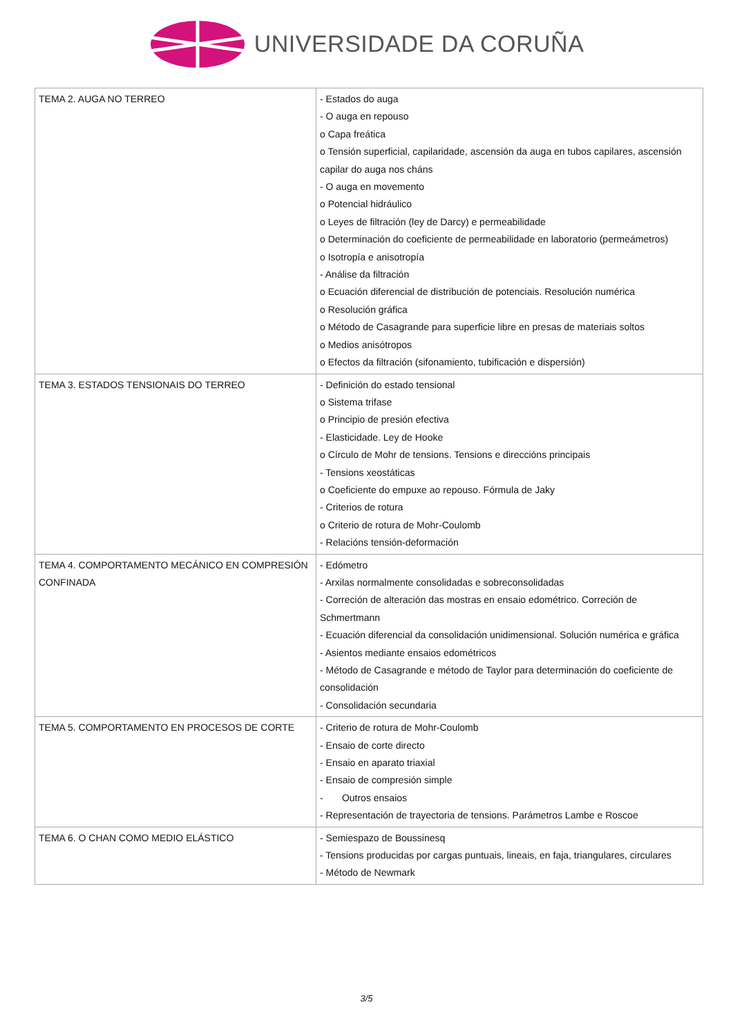UNIVERSIDADE DA CORUÑA
| TEMA 2. AUGA NO TERREO | - Estados do auga - O auga en repouso o Capa freática o Tensión superficial, capilaridade, ascensión da auga en tubos capilares, ascensión capilar do auga nos cháns - O auga en movemento o Potencial hidráulico o Leyes de filtración (ley de Darcy) e permeabilidade o Determinación do coeficiente de permeabilidade en laboratorio (permeámetros) o Isotropía e anisotropía - Análise da filtración o Ecuación diferencial de distribución de potenciais. Resolución numérica o Resolución gráfica o Método de Casagrande para superficie libre en presas de materiais soltos o Medios anisótropos o Efectos da filtración (sifonamiento, tubificación e dispersión) |
| TEMA 3. ESTADOS TENSIONAIS DO TERREO | - Definición do estado tensional o Sistema trifase o Principio de presión efectiva - Elasticidade. Ley de Hooke o Círculo de Mohr de tensions. Tensions e direccións principais - Tensions xeostáticas o Coeficiente do empuxe ao repouso. Fórmula de Jaky - Criterios de rotura o Criterio de rotura de Mohr-Coulomb - Relacións tensión-deformación |
| TEMA 4. COMPORTAMENTO MECÁNICO EN COMPRESIÓN CONFINADA | - Edómetro - Arxilas normalmente consolidadas e sobreconsolidadas - Correción de alteración das mostras en ensaio edométrico. Correción de Schmertmann - Ecuación diferencial da consolidación unidimensional. Solución numérica e gráfica - Asientos mediante ensaios edométricos - Método de Casagrande e método de Taylor para determinación do coeficiente de consolidación - Consolidación secundaria |
| TEMA 5. COMPORTAMENTO EN PROCESOS DE CORTE | - Criterio de rotura de Mohr-Coulomb - Ensaio de corte directo - Ensaio en aparato triaxial - Ensaio de compresión simple - Outros ensaios - Representación de trayectoria de tensions. Parámetros Lambe e Roscoe |
| TEMA 6. O CHAN COMO MEDIO ELÁSTICO | - Semiespazo de Boussinesq - Tensions producidas por cargas puntuais, lineais, en faja, triangulares, circulares - Método de Newmark |
3/5